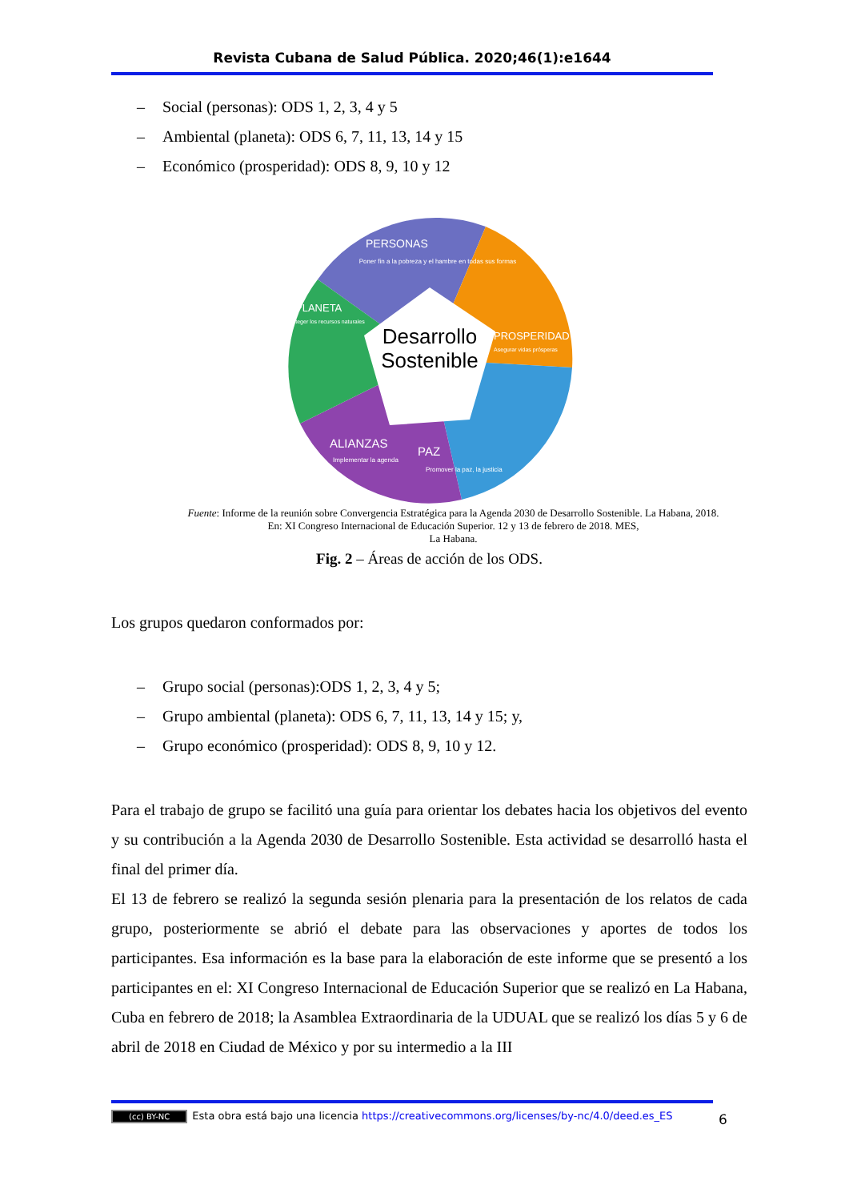Revista Cubana de Salud Pública. 2020;46(1):e1644
– Social (personas): ODS 1, 2, 3, 4 y 5
– Ambiental (planeta): ODS 6, 7, 11, 13, 14 y 15
– Económico (prosperidad): ODS 8, 9, 10 y 12
Desarrollo
Sostenible
PERSONAS
Poner fin a la pobreza y el hambre en todas sus formas
PLANETA
Proteger los recursos naturales
PROSPERIDAD
Asegurar vidas prósperas
ALIANZAS
Implementar la agenda
PAZ
Promover la paz, la justicia
Fuente: Informe de la reunión sobre Convergencia Estratégica para la Agenda 2030 de Desarrollo Sostenible. La Habana, 2018.
En: XI Congreso Internacional de Educación Superior. 12 y 13 de febrero de 2018. MES,
La Habana.
Fig. 2 – Áreas de acción de los ODS.
Los grupos quedaron conformados por:
– Grupo social (personas):ODS 1, 2, 3, 4 y 5;
– Grupo ambiental (planeta): ODS 6, 7, 11, 13, 14 y 15; y,
– Grupo económico (prosperidad): ODS 8, 9, 10 y 12.
Para el trabajo de grupo se facilitó una guía para orientar los debates hacia los objetivos del evento y su contribución a la Agenda 2030 de Desarrollo Sostenible. Esta actividad se desarrolló hasta el final del primer día.
El 13 de febrero se realizó la segunda sesión plenaria para la presentación de los relatos de cada grupo, posteriormente se abrió el debate para las observaciones y aportes de todos los participantes. Esa información es la base para la elaboración de este informe que se presentó a los participantes en el: XI Congreso Internacional de Educación Superior que se realizó en La Habana, Cuba en febrero de 2018; la Asamblea Extraordinaria de la UDUAL que se realizó los días 5 y 6 de abril de 2018 en Ciudad de México y por su intermedio a la III
(cc) BY-NC Esta obra está bajo una licencia https://creativecommons.org/licenses/by-nc/4.0/deed.es_ES
6